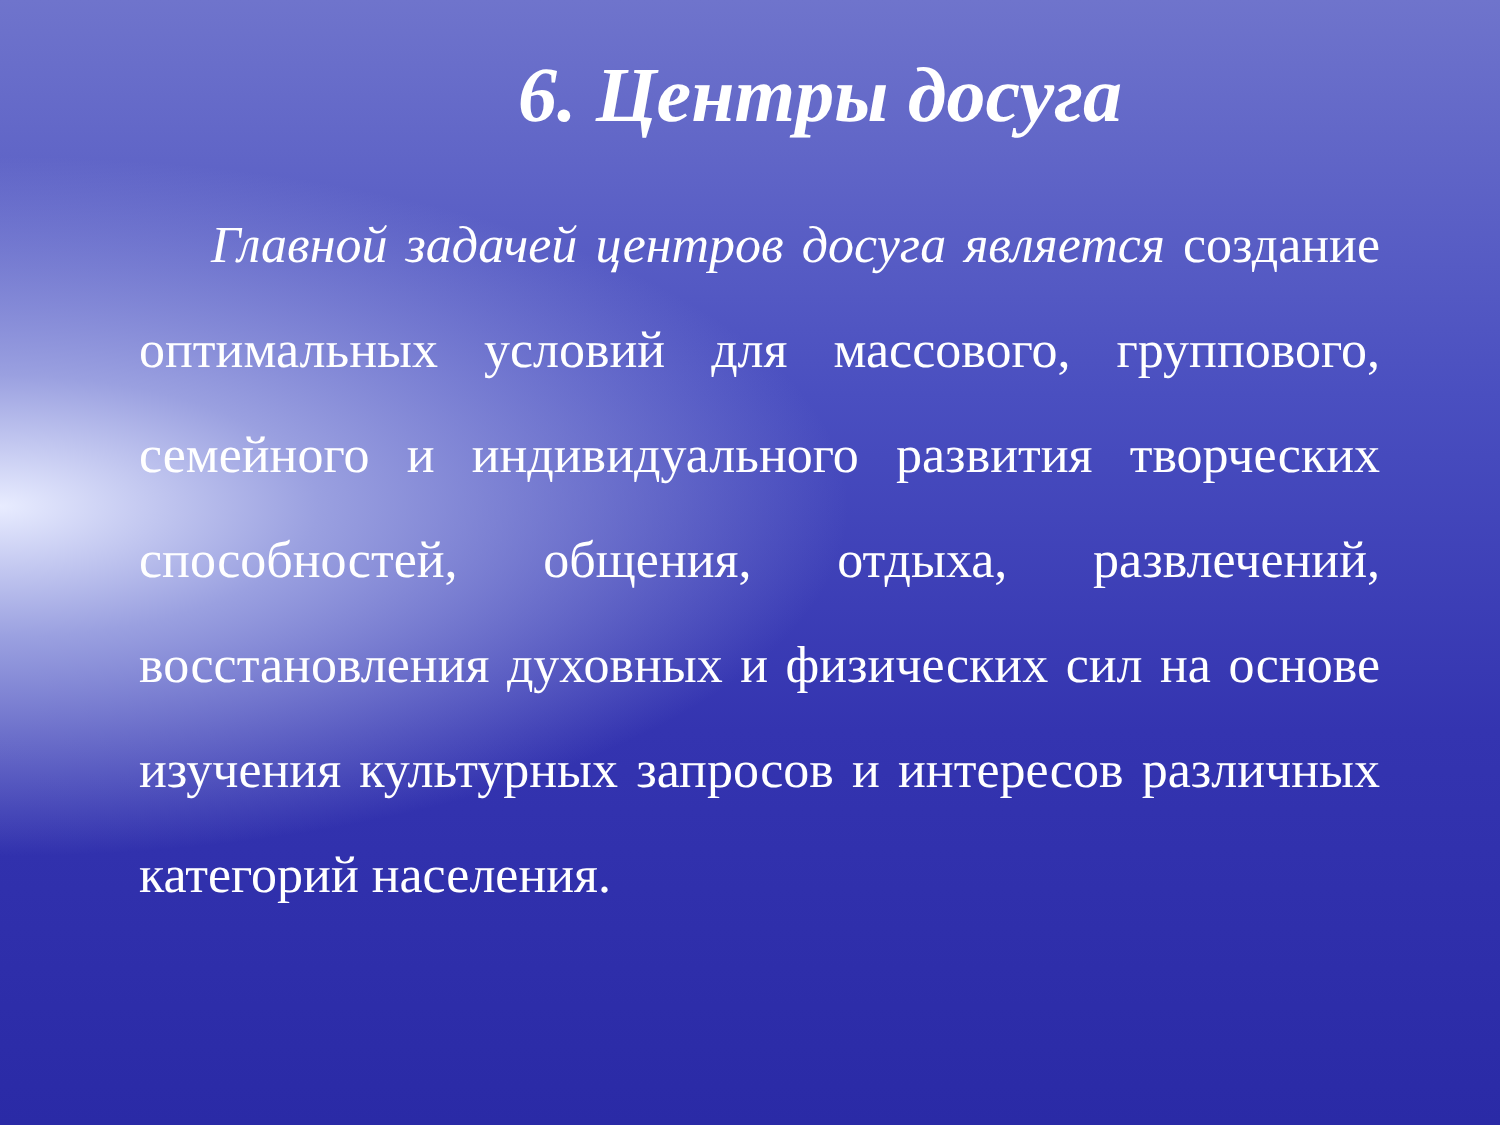6. Центры досуга
Главной задачей центров досуга является создание оптимальных условий для массового, группового, семейного и индивидуального развития творческих способностей, общения, отдыха, развлечений, восстановления духовных и физических сил на основе изучения культурных запросов и интересов различных категорий населения.